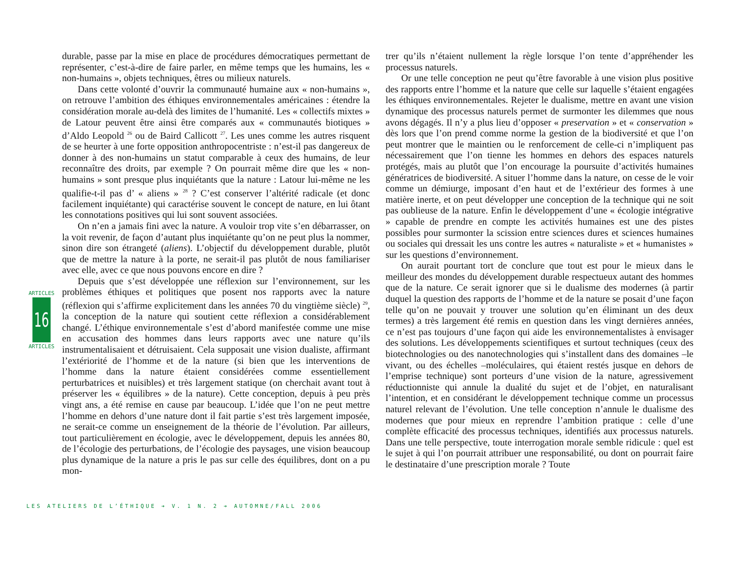durable, passe par la mise en place de procédures démocratiques permettant de représenter, c’est-à-dire de faire parler, en même temps que les humains, les « non-humains », objets techniques, êtres ou milieux naturels.
Dans cette volonté d’ouvrir la communauté humaine aux « non-humains », on retrouve l’ambition des éthiques environnementales américaines : étendre la considération morale au-delà des limites de l’humanité. Les « collectifs mixtes » de Latour peuvent être ainsi être comparés aux « communautés biotiques » d’Aldo Leopold <sup>26</sup> ou de Baird Callicott <sup>27</sup>. Les unes comme les autres risquent de se heurter à une forte opposition anthropocentriste : n’est-il pas dangereux de donner à des non-humains un statut comparable à ceux des humains, de leur reconnaître des droits, par exemple ? On pourrait même dire que les « non-humains » sont presque plus inquiétants que la nature : Latour lui-même ne les qualifie-t-il pas d’ « aliens » <sup>28</sup> ? C’est conserver l’altérité radicale (et donc facilement inquiétante) qui caractérise souvent le concept de nature, en lui ôtant les connotations positives qui lui sont souvent associées.
On n’en a jamais fini avec la nature. A vouloir trop vite s’en débarrasser, on la voit revenir, de façon d’autant plus inquiétante qu’on ne peut plus la nommer, sinon dire son étrangeté (aliens). L’objectif du développement durable, plutôt que de mettre la nature à la porte, ne serait-il pas plutôt de nous familiariser avec elle, avec ce que nous pouvons encore en dire ?
Depuis que s’est développée une réflexion sur l’environnement, sur les problèmes éthiques et politiques que posent nos rapports avec la nature (réflexion qui s’affirme explicitement dans les années 70 du vingtième siècle) <sup>29</sup>, la conception de la nature qui soutient cette réflexion a considérablement changé. L’éthique environnementale s’est d’abord manifestée comme une mise en accusation des hommes dans leurs rapports avec une nature qu’ils instrumentalisaient et détruisaient. Cela supposait une vision dualiste, affirmant l’extériorité de l’homme et de la nature (si bien que les interventions de l’homme dans la nature étaient considérées comme essentiellement perturbatrices et nuisibles) et très largement statique (on cherchait avant tout à préserver les « équilibres » de la nature). Cette conception, depuis à peu près vingt ans, a été remise en cause par beaucoup. L’idée que l’on ne peut mettre l’homme en dehors d’une nature dont il fait partie s’est très largement imposée, ne serait-ce comme un enseignement de la théorie de l’évolution. Par ailleurs, tout particulièrement en écologie, avec le développement, depuis les années 80, de l’écologie des perturbations, de l’écologie des paysages, une vision beaucoup plus dynamique de la nature a pris le pas sur celle des équilibres, dont on a pu mon-
trer qu’ils n’étaient nullement la règle lorsque l’on tente d’appréhender les processus naturels.
Or une telle conception ne peut qu’être favorable à une vision plus positive des rapports entre l’homme et la nature que celle sur laquelle s’étaient engagées les éthiques environnementales. Rejeter le dualisme, mettre en avant une vision dynamique des processus naturels permet de surmonter les dilemmes que nous avons dégagés. Il n’y a plus lieu d’opposer « preservation » et « conservation » dès lors que l’on prend comme norme la gestion de la biodiversité et que l’on peut montrer que le maintien ou le renforcement de celle-ci n’impliquent pas nécessairement que l’on tienne les hommes en dehors des espaces naturels protégés, mais au plutôt que l’on encourage la poursuite d’activités humaines génératrices de biodiversité. A situer l’homme dans la nature, on cesse de le voir comme un démiurge, imposant d’en haut et de l’extérieur des formes à une matière inerte, et on peut développer une conception de la technique qui ne soit pas oublieuse de la nature. Enfin le développement d’une « écologie intégrative » capable de prendre en compte les activités humaines est une des pistes possibles pour surmonter la scission entre sciences dures et sciences humaines ou sociales qui dressait les uns contre les autres « naturaliste » et « humanistes » sur les questions d’environnement.
On aurait pourtant tort de conclure que tout est pour le mieux dans le meilleur des mondes du développement durable respectueux autant des hommes que de la nature. Ce serait ignorer que si le dualisme des modernes (à partir duquel la question des rapports de l’homme et de la nature se posait d’une façon telle qu’on ne pouvait y trouver une solution qu’en éliminant un des deux termes) a très largement été remis en question dans les vingt dernières années, ce n’est pas toujours d’une façon qui aide les environnementalistes à envisager des solutions. Les développements scientifiques et surtout techniques (ceux des biotechnologies ou des nanotechnologies qui s’installent dans des domaines –le vivant, ou des échelles –moléculaires, qui étaient restés jusque en dehors de l’emprise technique) sont porteurs d’une vision de la nature, agressivement réductionniste qui annule la dualité du sujet et de l’objet, en naturalisant l’intention, et en considérant le développement technique comme un processus naturel relevant de l’évolution. Une telle conception n’annule le dualisme des modernes que pour mieux en reprendre l’ambition pratique : celle d’une complète efficacité des processus techniques, identifiés aux processus naturels. Dans une telle perspective, toute interrogation morale semble ridicule : quel est le sujet à qui l’on pourrait attribuer une responsabilité, ou dont on pourrait faire le destinataire d’une prescription morale ? Toute
ARTICLES
16
ARTICLES
LES ATELIERS DE L’ÉTHIQUE ➔ V. 1 N. 2 ➔ AUTOMNE/FALL 2006